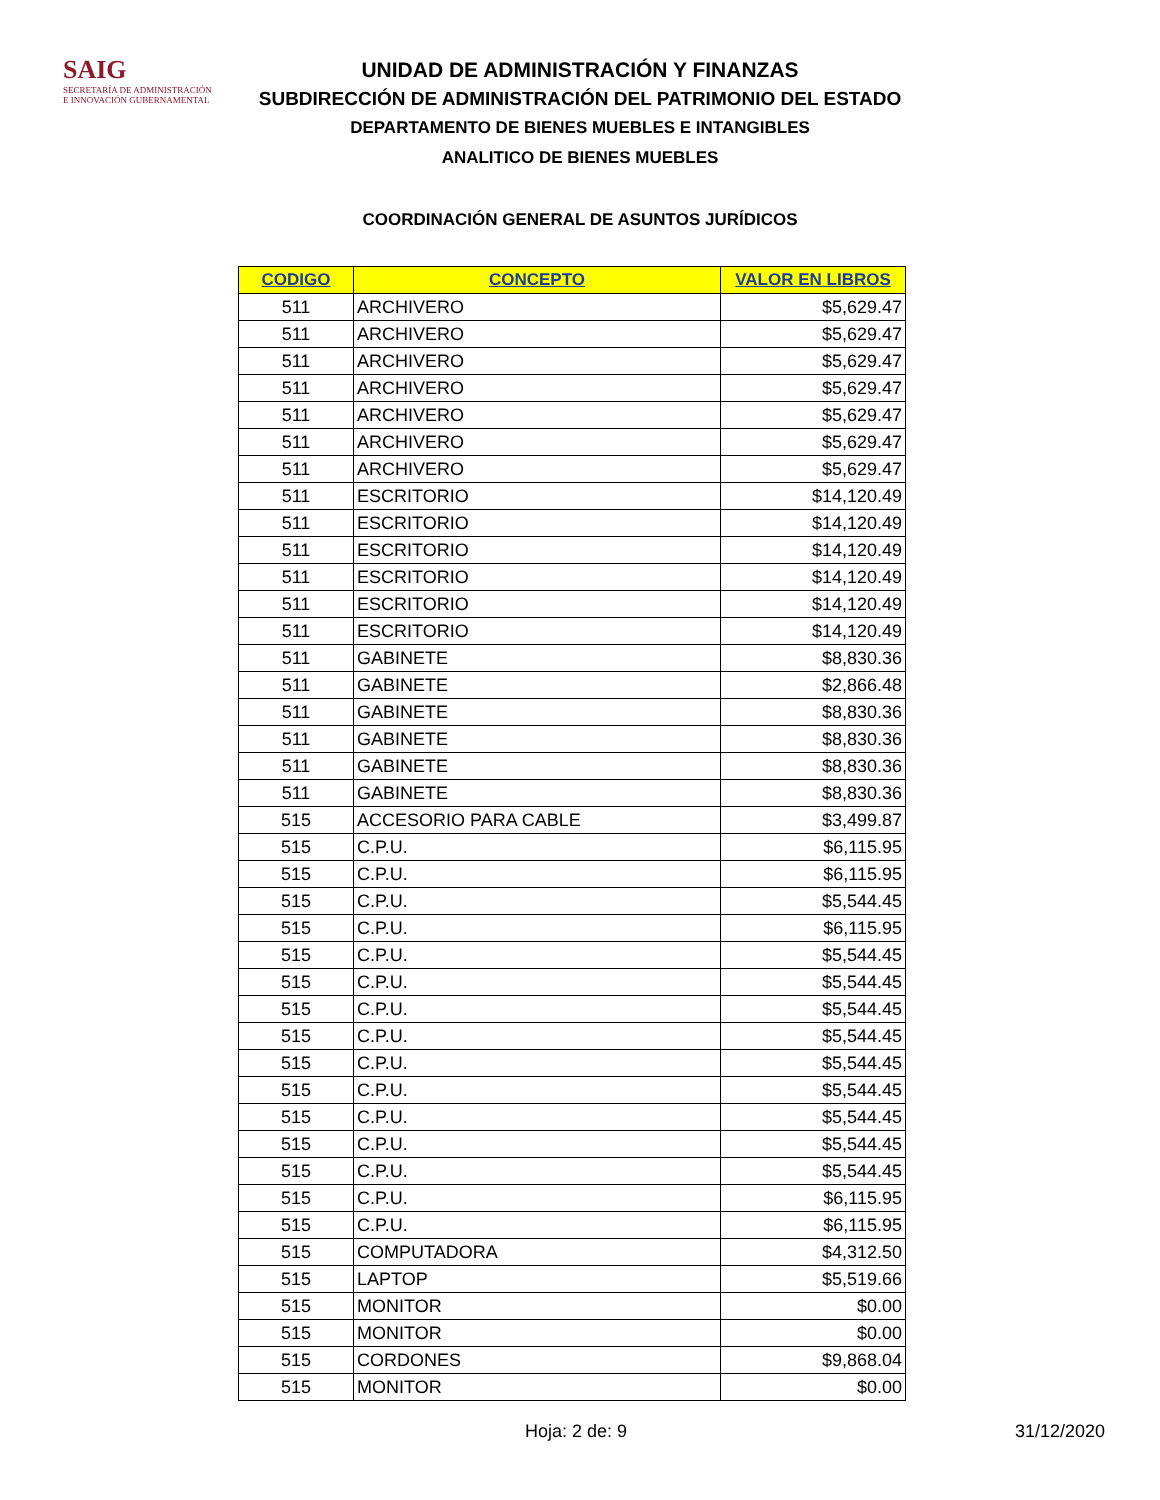SAIG
SECRETARÍA DE ADMINISTRACIÓN
E INNOVACIÓN GUBERNAMENTAL
UNIDAD DE ADMINISTRACIÓN Y FINANZAS
SUBDIRECCIÓN DE ADMINISTRACIÓN DEL PATRIMONIO DEL ESTADO
DEPARTAMENTO DE BIENES MUEBLES E INTANGIBLES
ANALITICO DE BIENES MUEBLES
COORDINACIÓN GENERAL DE ASUNTOS JURÍDICOS
| CODIGO | CONCEPTO | VALOR EN LIBROS |
| --- | --- | --- |
| 511 | ARCHIVERO | $5,629.47 |
| 511 | ARCHIVERO | $5,629.47 |
| 511 | ARCHIVERO | $5,629.47 |
| 511 | ARCHIVERO | $5,629.47 |
| 511 | ARCHIVERO | $5,629.47 |
| 511 | ARCHIVERO | $5,629.47 |
| 511 | ARCHIVERO | $5,629.47 |
| 511 | ESCRITORIO | $14,120.49 |
| 511 | ESCRITORIO | $14,120.49 |
| 511 | ESCRITORIO | $14,120.49 |
| 511 | ESCRITORIO | $14,120.49 |
| 511 | ESCRITORIO | $14,120.49 |
| 511 | ESCRITORIO | $14,120.49 |
| 511 | GABINETE | $8,830.36 |
| 511 | GABINETE | $2,866.48 |
| 511 | GABINETE | $8,830.36 |
| 511 | GABINETE | $8,830.36 |
| 511 | GABINETE | $8,830.36 |
| 511 | GABINETE | $8,830.36 |
| 515 | ACCESORIO PARA CABLE | $3,499.87 |
| 515 | C.P.U. | $6,115.95 |
| 515 | C.P.U. | $6,115.95 |
| 515 | C.P.U. | $5,544.45 |
| 515 | C.P.U. | $6,115.95 |
| 515 | C.P.U. | $5,544.45 |
| 515 | C.P.U. | $5,544.45 |
| 515 | C.P.U. | $5,544.45 |
| 515 | C.P.U. | $5,544.45 |
| 515 | C.P.U. | $5,544.45 |
| 515 | C.P.U. | $5,544.45 |
| 515 | C.P.U. | $5,544.45 |
| 515 | C.P.U. | $5,544.45 |
| 515 | C.P.U. | $5,544.45 |
| 515 | C.P.U. | $6,115.95 |
| 515 | C.P.U. | $6,115.95 |
| 515 | COMPUTADORA | $4,312.50 |
| 515 | LAPTOP | $5,519.66 |
| 515 | MONITOR | $0.00 |
| 515 | MONITOR | $0.00 |
| 515 | CORDONES | $9,868.04 |
| 515 | MONITOR | $0.00 |
Hoja: 2 de: 9 31/12/2020